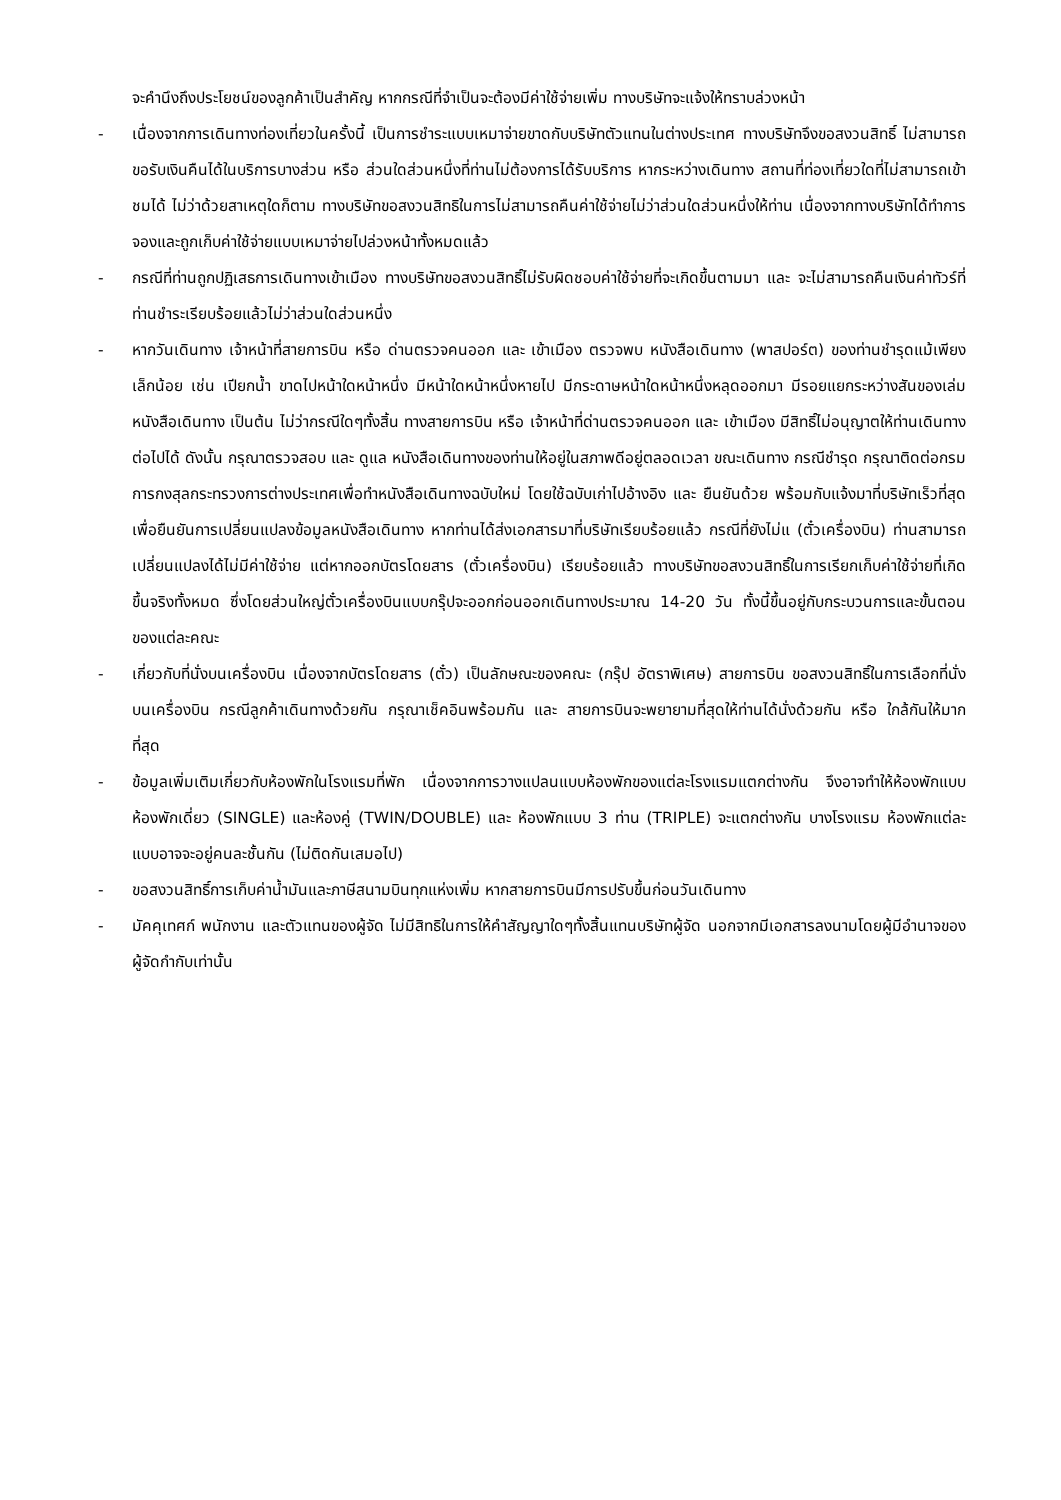จะคำนึงถึงประโยชน์ของลูกค้าเป็นสำคัญ หากกรณีที่จำเป็นจะต้องมีค่าใช้จ่ายเพิ่ม ทางบริษัทจะแจ้งให้ทราบล่วงหน้า
- เนื่องจากการเดินทางท่องเที่ยวในครั้งนี้ เป็นการชำระแบบเหมาจ่ายขาดกับบริษัทตัวแทนในต่างประเทศ ทางบริษัทจึงขอสงวนสิทธิ์ ไม่สามารถขอรับเงินคืนได้ในบริการบางส่วน หรือ ส่วนใดส่วนหนึ่งที่ท่านไม่ต้องการได้รับบริการ หากระหว่างเดินทาง สถานที่ท่องเที่ยวใดที่ไม่สามารถเข้าชมได้ ไม่ว่าด้วยสาเหตุใดก็ตาม ทางบริษัทขอสงวนสิทธิในการไม่สามารถคืนค่าใช้จ่ายไม่ว่าส่วนใดส่วนหนึ่งให้ท่าน เนื่องจากทางบริษัทได้ทำการจองและถูกเก็บค่าใช้จ่ายแบบเหมาจ่ายไปล่วงหน้าทั้งหมดแล้ว
- กรณีที่ท่านถูกปฏิเสธการเดินทางเข้าเมือง ทางบริษัทขอสงวนสิทธิ์ไม่รับผิดชอบค่าใช้จ่ายที่จะเกิดขึ้นตามมา และ จะไม่สามารถคืนเงินค่าทัวร์ที่ท่านชำระเรียบร้อยแล้วไม่ว่าส่วนใดส่วนหนึ่ง
- หากวันเดินทาง เจ้าหน้าที่สายการบิน หรือ ด่านตรวจคนออก และ เข้าเมือง ตรวจพบ หนังสือเดินทาง (พาสปอร์ต) ของท่านชำรุดแม้เพียงเล็กน้อย เช่น เปียกน้ำ ขาดไปหน้าใดหน้าหนึ่ง มีหน้าใดหน้าหนึ่งหายไป มีกระดาษหน้าใดหน้าหนึ่งหลุดออกมา มีรอยแยกระหว่างสันของเล่มหนังสือเดินทาง เป็นต้น ไม่ว่ากรณีใดๆทั้งสิ้น ทางสายการบิน หรือ เจ้าหน้าที่ด่านตรวจคนออก และ เข้าเมือง มีสิทธิ์ไม่อนุญาตให้ท่านเดินทางต่อไปได้ ดังนั้น กรุณาตรวจสอบ และ ดูแล หนังสือเดินทางของท่านให้อยู่ในสภาพดีอยู่ตลอดเวลา ขณะเดินทาง กรณีชำรุด กรุณาติดต่อกรมการกงสุลกระทรวงการต่างประเทศเพื่อทำหนังสือเดินทางฉบับใหม่ โดยใช้ฉบับเก่าไปอ้างอิง และ ยืนยันด้วย พร้อมกับแจ้งมาที่บริษัทเร็วที่สุด เพื่อยืนยันการเปลี่ยนแปลงข้อมูลหนังสือเดินทาง หากท่านได้ส่งเอกสารมาที่บริษัทเรียบร้อยแล้ว กรณีที่ยังไม่แ (ตั๋วเครื่องบิน) ท่านสามารถเปลี่ยนแปลงได้ไม่มีค่าใช้จ่าย แต่หากออกบัตรโดยสาร (ตั๋วเครื่องบิน) เรียบร้อยแล้ว ทางบริษัทขอสงวนสิทธิ์ในการเรียกเก็บค่าใช้จ่ายที่เกิดขึ้นจริงทั้งหมด ซึ่งโดยส่วนใหญ่ตั๋วเครื่องบินแบบกรุ๊ปจะออกก่อนออกเดินทางประมาณ 14-20 วัน ทั้งนี้ขึ้นอยู่กับกระบวนการและขั้นตอนของแต่ละคณะ
- เกี่ยวกับที่นั่งบนเครื่องบิน เนื่องจากบัตรโดยสาร (ตั๋ว) เป็นลักษณะของคณะ (กรุ๊ป อัตราพิเศษ) สายการบิน ขอสงวนสิทธิ์ในการเลือกที่นั่งบนเครื่องบิน กรณีลูกค้าเดินทางด้วยกัน กรุณาเช็คอินพร้อมกัน และ สายการบินจะพยายามที่สุดให้ท่านได้นั่งด้วยกัน หรือ ใกล้กันให้มากที่สุด
- ข้อมูลเพิ่มเติมเกี่ยวกับห้องพักในโรงแรมที่พัก เนื่องจากการวางแปลนแบบห้องพักของแต่ละโรงแรมแตกต่างกัน จึงอาจทำให้ห้องพักแบบห้องพักเดี่ยว (SINGLE) และห้องคู่ (TWIN/DOUBLE) และ ห้องพักแบบ 3 ท่าน (TRIPLE) จะแตกต่างกัน บางโรงแรม ห้องพักแต่ละแบบอาจจะอยู่คนละชั้นกัน (ไม่ติดกันเสมอไป)
- ขอสงวนสิทธิ์การเก็บค่าน้ำมันและภาษีสนามบินทุกแห่งเพิ่ม หากสายการบินมีการปรับขึ้นก่อนวันเดินทาง
- มัคคุเทศก์ พนักงาน และตัวแทนของผู้จัด ไม่มีสิทธิในการให้คำสัญญาใดๆทั้งสิ้นแทนบริษัทผู้จัด นอกจากมีเอกสารลงนามโดยผู้มีอำนาจของผู้จัดกำกับเท่านั้น